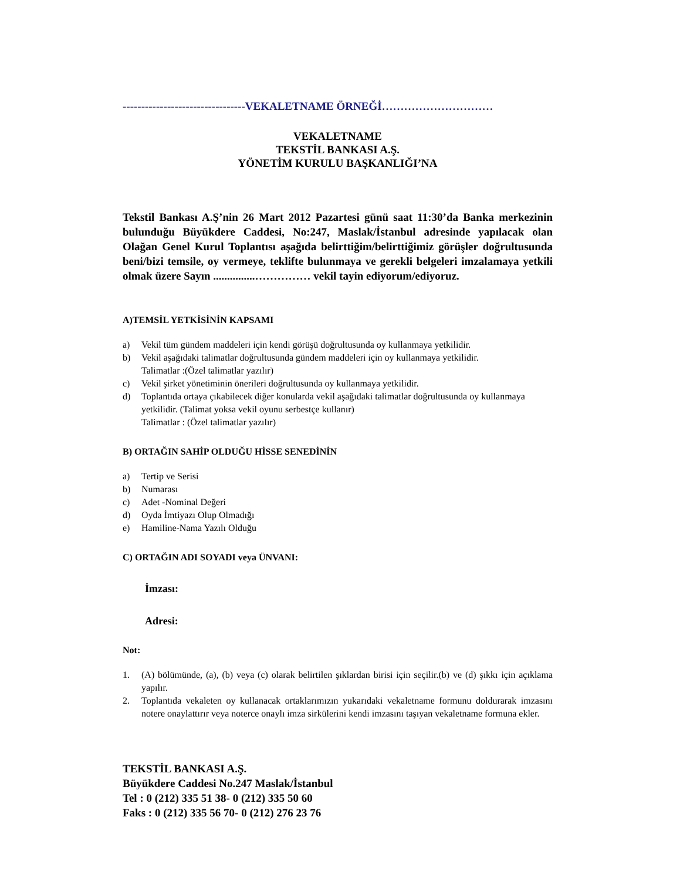---------------------------------VEKALETNAME ÖRNEĞİ…………………………
VEKALETNAME
TEKSTİL BANKASI A.Ş.
YÖNETİM KURULU BAŞKANLIĞI’NA
Tekstil Bankası A.Ş’nin 26 Mart 2012 Pazartesi günü saat 11:30’da Banka merkezinin bulunduğu Büyükdere Caddesi, No:247, Maslak/İstanbul adresinde yapılacak olan Olağan Genel Kurul Toplantısı aşağıda belirttiğim/belirttiğimiz görüşler doğrultusunda beni/bizi temsile, oy vermeye, teklifte bulunmaya ve gerekli belgeleri imzalamaya yetkili olmak üzere Sayın ...............…………… vekil tayin ediyorum/ediyoruz.
A)TEMSİL YETKİSİNİN KAPSAMI
a) Vekil tüm gündem maddeleri için kendi görüşü doğrultusunda oy kullanmaya yetkilidir.
b) Vekil aşağıdaki talimatlar doğrultusunda gündem maddeleri için oy kullanmaya yetkilidir.
Talimatlar :(Özel talimatlar yazılır)
c) Vekil şirket yönetiminin önerileri doğrultusunda oy kullanmaya yetkilidir.
d) Toplantıda ortaya çıkabilecek diğer konularda vekil aşağıdaki talimatlar doğrultusunda oy kullanmaya yetkilidir. (Talimat yoksa vekil oyunu serbestçe kullanır)
Talimatlar : (Özel talimatlar yazılır)
B) ORTAĞIN SAHİP OLDUĞU HİSSE SENEDİNİN
a) Tertip ve Serisi
b) Numarası
c) Adet -Nominal Değeri
d) Oyda İmtiyazı Olup Olmadığı
e) Hamiline-Nama Yazılı Olduğu
C) ORTAĞIN ADI SOYADI veya ÜNVANI:
İmzası:
Adresi:
Not:
1. (A) bölümünde, (a), (b) veya (c) olarak belirtilen şıklardan birisi için seçilir.(b) ve (d) şıkkı için açıklama yapılır.
2. Toplantıda vekaleten oy kullanacak ortaklarımızın yukarıdaki vekaletname formunu doldurarak imzasını notere onaylattırır veya noterce onaylı imza sirkülerini kendi imzasını taşıyan vekaletname formuna ekler.
TEKSTİL BANKASI A.Ş.
Büyükdere Caddesi No.247 Maslak/İstanbul
Tel : 0 (212) 335 51 38- 0 (212) 335 50 60
Faks : 0 (212) 335 56 70- 0 (212) 276 23 76